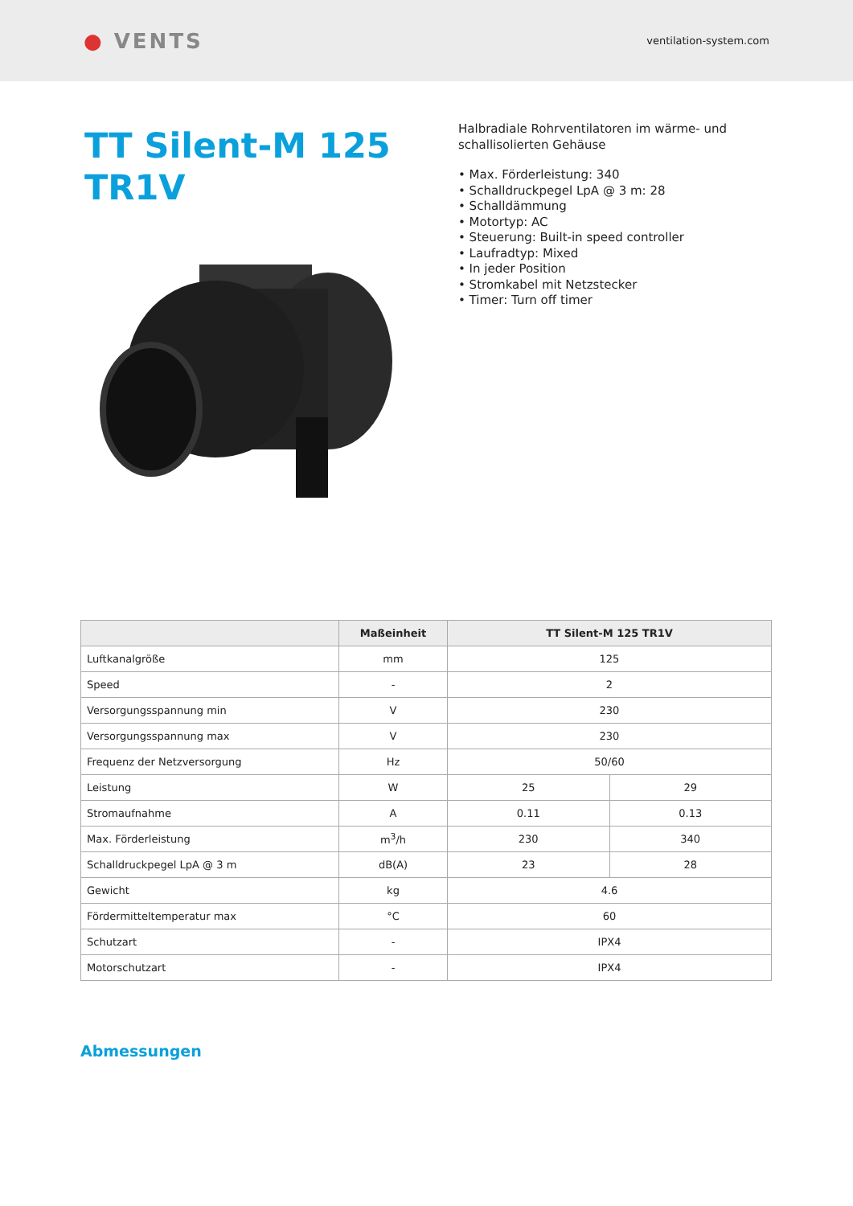● VENTS
ventilation-system.com
TT Silent-M 125 TR1V
Halbradiale Rohrventilatoren im wärme- und
schallisolierten Gehäuse
• Max. Förderleistung: 340
• Schalldruckpegel LpA @ 3 m: 28
• Schalldämmung
• Motortyp: AC
• Steuerung: Built-in speed controller
• Laufradtyp: Mixed
• In jeder Position
• Stromkabel mit Netzstecker
• Timer: Turn off timer
| | Maßeinheit | TT Silent-M 125 TR1V | |
| --- | --- | --- | --- |
| Luftkanalgröße | mm | 125 | |
| Speed | - | 2 | |
| Versorgungsspannung min | V | 230 | |
| Versorgungsspannung max | V | 230 | |
| Frequenz der Netzversorgung | Hz | 50/60 | |
| Leistung | W | 25 | 29 |
| Stromaufnahme | A | 0.11 | 0.13 |
| Max. Förderleistung | m<sup>3</sup>/h | 230 | 340 |
| Schalldruckpegel LpA @ 3 m | dB(A) | 23 | 28 |
| Gewicht | kg | 4.6 | |
| Fördermitteltemperatur max | °C | 60 | |
| Schutzart | - | IPX4 | |
| Motorschutzart | - | IPX4 | |
Abmessungen